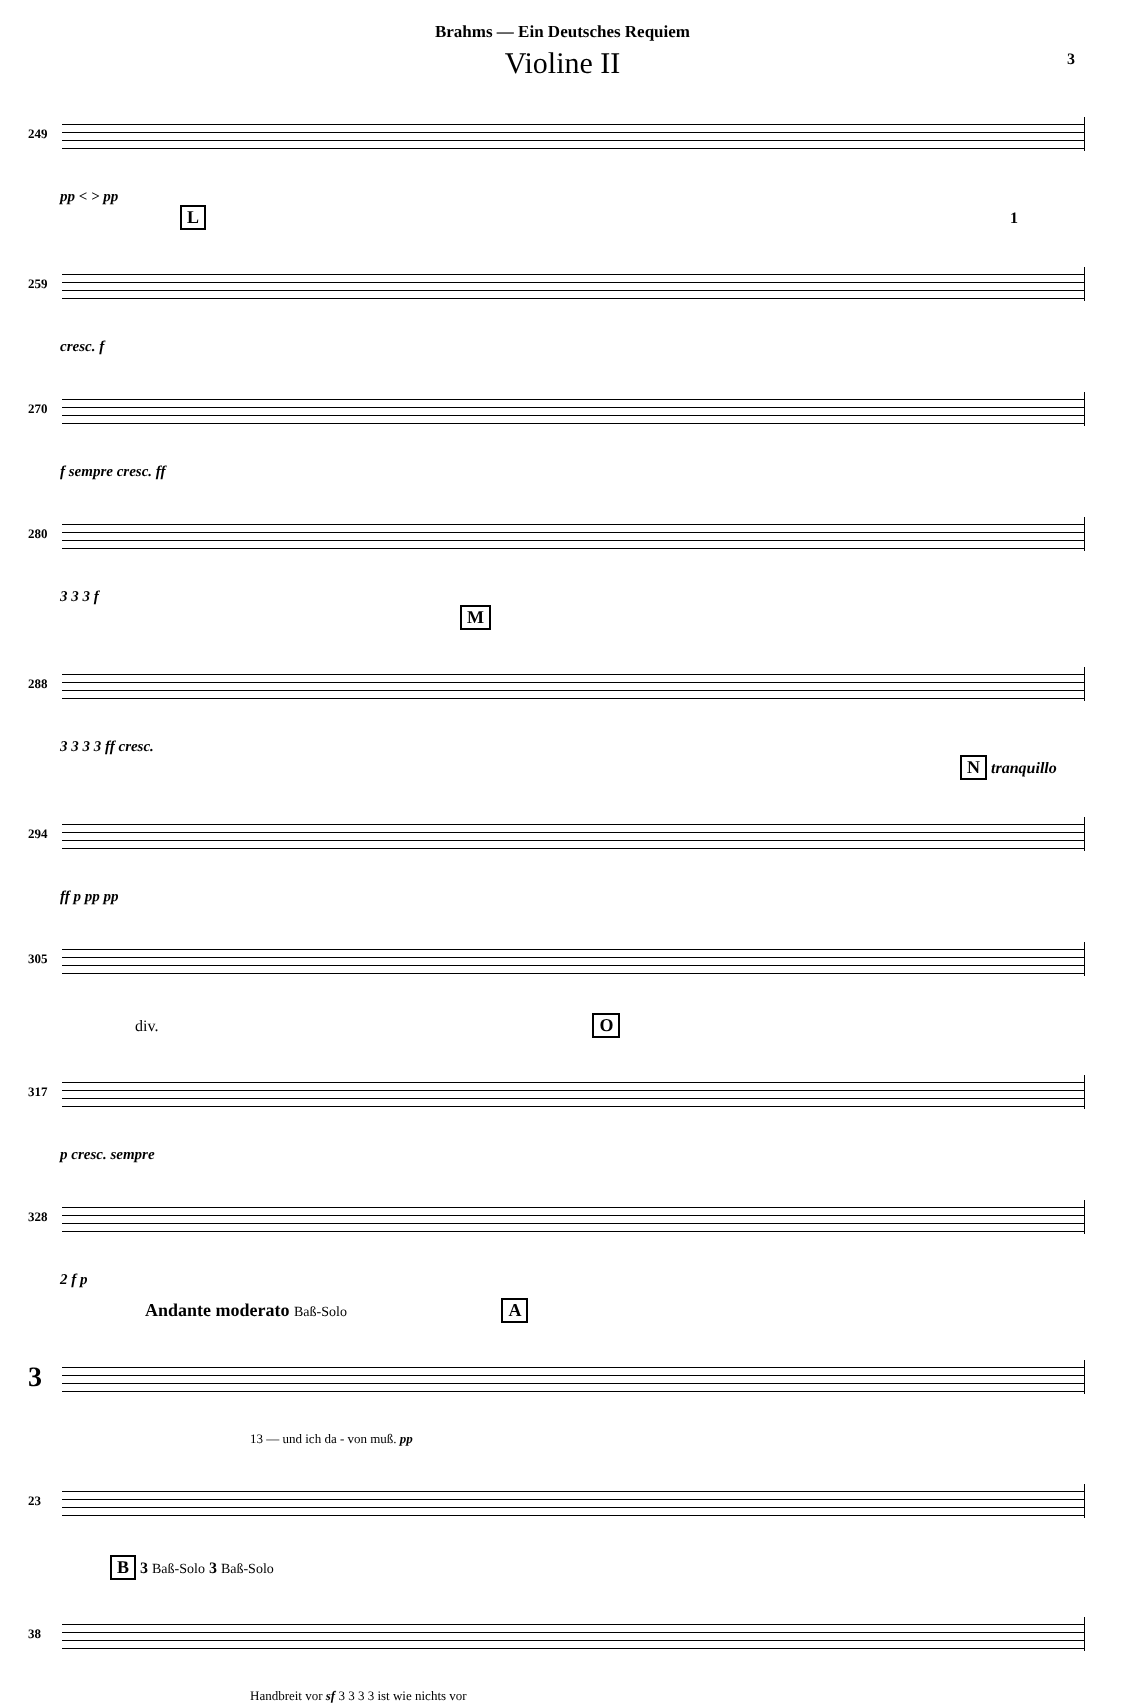Brahms — Ein Deutsches Requiem
Violine II
3
249
pp < > pp
L 1
259
cresc. f
270
f sempre cresc. ff
280
3 3 3 f
M
288
3 3 3 3 ff cresc.
N tranquillo
294
ff p pp pp
305
div. O
317
p cresc. sempre
328
2 f p
Andante moderato Baß-Solo A
3
13 — und ich da - von muß. pp
23
B 3 Baß-Solo 3 Baß-Solo
38
Handbreit vor sf 3 3 3 3 ist wie nichts vor